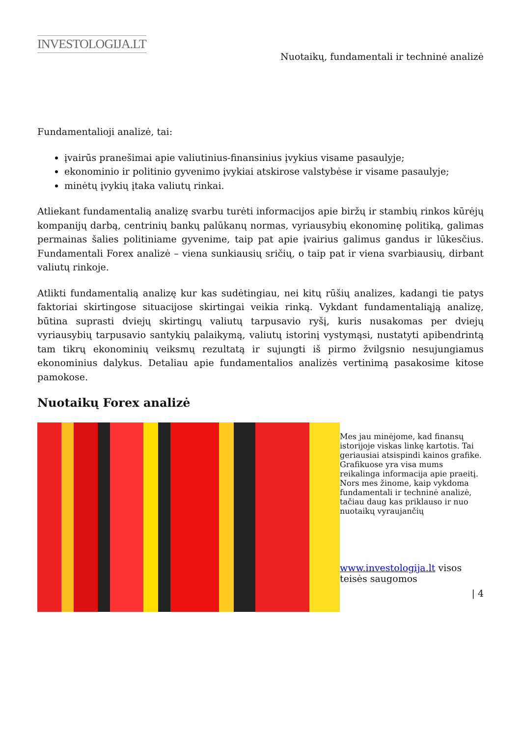INVESTOLOGIJA.LT
Nuotaikų, fundamentali ir techninė analizė
Fundamentalioji analizė, tai:
įvairūs pranešimai apie valiutinius-finansinius įvykius visame pasaulyje;
ekonominio ir politinio gyvenimo įvykiai atskirose valstybėse ir visame pasaulyje;
minėtų įvykių įtaka valiutų rinkai.
Atliekant fundamentalią analizę svarbu turėti informacijos apie biržų ir stambių rinkos kūrėjų kompanijų darbą, centrinių bankų palūkanų normas, vyriausybių ekonominę politiką, galimas permainas šalies politiniame gyvenime, taip pat apie įvairius galimus gandus ir lūkesčius. Fundamentali Forex analizė – viena sunkiausių sričių, o taip pat ir viena svarbiausių, dirbant valiutų rinkoje.
Atlikti fundamentalią analizę kur kas sudėtingiau, nei kitų rūšių analizes, kadangi tie patys faktoriai skirtingose situacijose skirtingai veikia rinką. Vykdant fundamentaliąją analizę, būtina suprasti dviejų skirtingų valiutų tarpusavio ryšį, kuris nusakomas per dviejų vyriausybių tarpusavio santykių palaikymą, valiutų istorinį vystymąsi, nustatyti apibendrintą tam tikrų ekonominių veiksmų rezultatą ir sujungti iš pirmo žvilgsnio nesujungiamus ekonominius dalykus. Detaliau apie fundamentalios analizės vertinimą pasakosime kitose pamokose.
Nuotaikų Forex analizė
Mes jau minėjome, kad finansų istorijoje viskas linkę kartotis. Tai geriausiai atsispindi kainos grafike. Grafikuose yra visa mums reikalinga informacija apie praeitį. Nors mes žinome, kaip vykdoma fundamentali ir techninė analizė, tačiau daug kas priklauso ir nuo nuotaikų vyraujančių
www.investologija.lt visos teisės saugomos
| 4